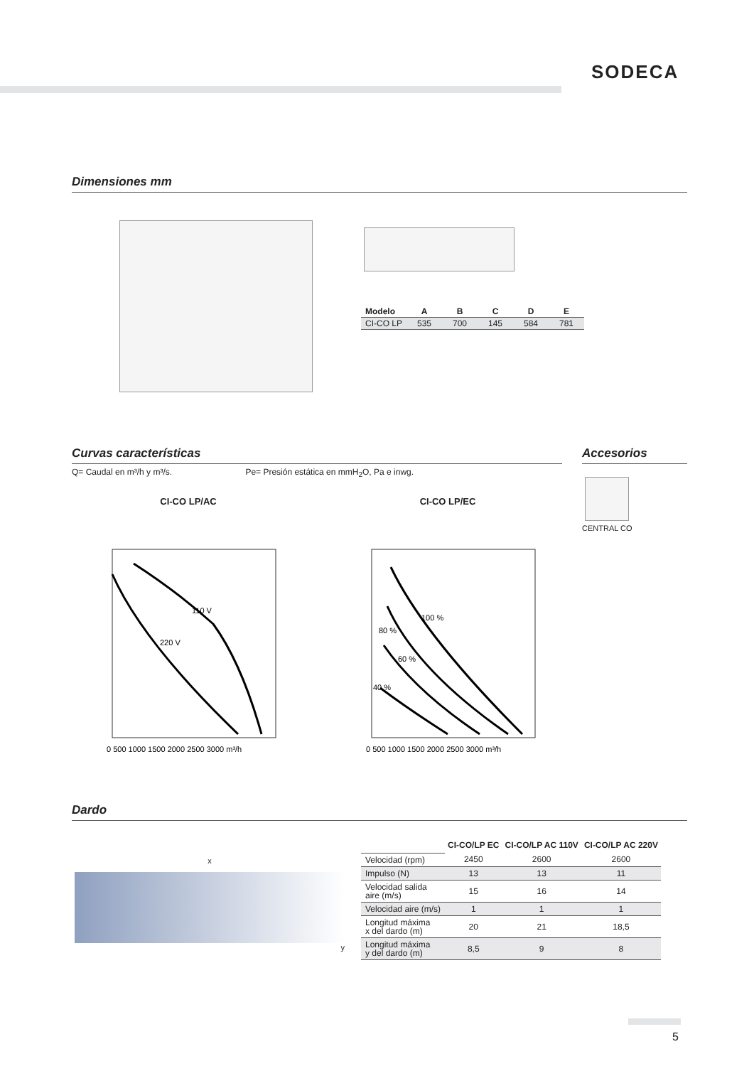SODECA
Dimensiones mm
| Modelo | A | B | C | D | E |
| --- | --- | --- | --- | --- | --- |
| CI-CO LP | 535 | 700 | 145 | 584 | 781 |
Curvas características
Q= Caudal en m³/h y m³/s. Pe= Presión estática en mmH<sub>2</sub>O, Pa e inwg.
Accesorios
CENTRAL CO
CI-CO LP/AC
110 V
220 V
0 500 1000 1500 2000 2500 3000 m³/h
CI-CO LP/EC
100 %
80 %
60 %
40 %
0 500 1000 1500 2000 2500 3000 m³/h
Dardo
x
y
| | CI-CO/LP EC | CI-CO/LP AC 110V | CI-CO/LP AC 220V |
| Velocidad (rpm) | 2450 | 2600 | 2600 |
| Impulso (N) | 13 | 13 | 11 |
| Velocidad salida aire (m/s) | 15 | 16 | 14 |
| Velocidad aire (m/s) | 1 | 1 | 1 |
| Longitud máxima x del dardo (m) | 20 | 21 | 18,5 |
| Longitud máxima y del dardo (m) | 8,5 | 9 | 8 |
5